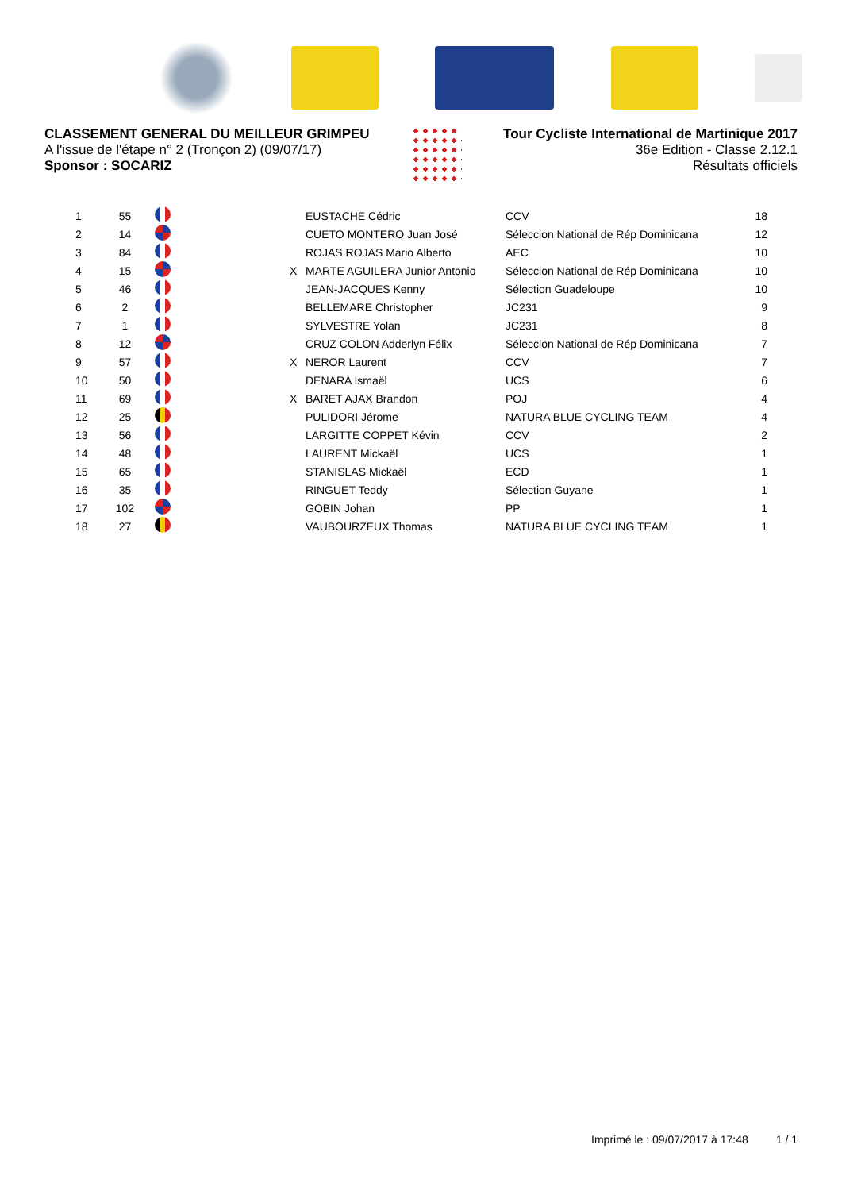CLASSEMENT GENERAL DU MEILLEUR GRIMPEU
A l'issue de l'étape n° 2 (Tronçon 2) (09/07/17)
Sponsor : SOCARIZ
Tour Cycliste International de Martinique 2017
36e Edition - Classe 2.12.1
Résultats officiels
| 1 | 55 | | | EUSTACHE Cédric | CCV | 18 |
| 2 | 14 | | | CUETO MONTERO Juan José | Séleccion National de Rép Dominicana | 12 |
| 3 | 84 | | | ROJAS ROJAS Mario Alberto | AEC | 10 |
| 4 | 15 | | X | MARTE AGUILERA Junior Antonio | Séleccion National de Rép Dominicana | 10 |
| 5 | 46 | | | JEAN-JACQUES Kenny | Sélection Guadeloupe | 10 |
| 6 | 2 | | | BELLEMARE Christopher | JC231 | 9 |
| 7 | 1 | | | SYLVESTRE Yolan | JC231 | 8 |
| 8 | 12 | | | CRUZ COLON Adderlyn Félix | Séleccion National de Rép Dominicana | 7 |
| 9 | 57 | | X | NEROR Laurent | CCV | 7 |
| 10 | 50 | | | DENARA Ismaël | UCS | 6 |
| 11 | 69 | | X | BARET AJAX Brandon | POJ | 4 |
| 12 | 25 | | | PULIDORI Jérome | NATURA BLUE CYCLING TEAM | 4 |
| 13 | 56 | | | LARGITTE COPPET Kévin | CCV | 2 |
| 14 | 48 | | | LAURENT Mickaël | UCS | 1 |
| 15 | 65 | | | STANISLAS Mickaël | ECD | 1 |
| 16 | 35 | | | RINGUET Teddy | Sélection Guyane | 1 |
| 17 | 102 | | | GOBIN Johan | PP | 1 |
| 18 | 27 | | | VAUBOURZEUX Thomas | NATURA BLUE CYCLING TEAM | 1 |
Imprimé le : 09/07/2017 à 17:48 1 / 1